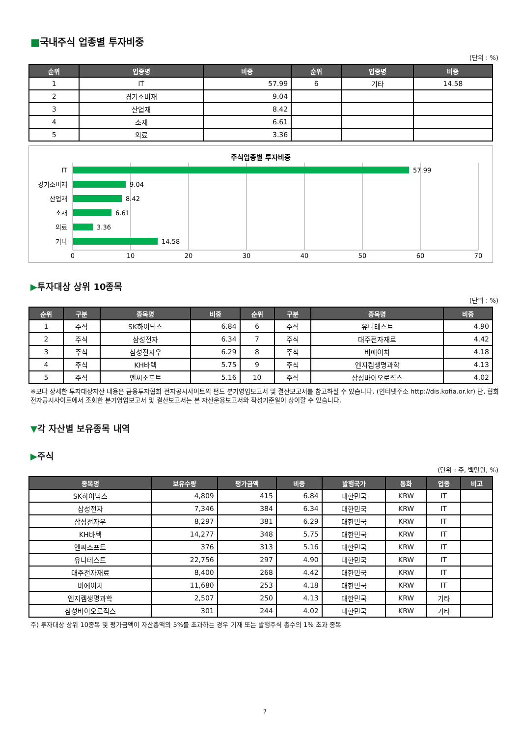■국내주식 업종별 투자비중
(단위 : %)
| 순위 | 업종명 | 비중 | 순위 | 업종명 | 비중 |
| --- | --- | --- | --- | --- | --- |
| 1 | IT | 57.99 | 6 | 기타 | 14.58 |
| 2 | 경기소비재 | 9.04 | | | |
| 3 | 산업재 | 8.42 | | | |
| 4 | 소재 | 6.61 | | | |
| 5 | 의료 | 3.36 | | | |
주식업종별 투자비중
IT
경기소비재
산업재
소재
의료
기타
57.99
9.04
8.42
6.61
3.36
14.58
0
10
20
30
40
50
60
70
▶투자대상 상위 10종목
(단위 : %)
| 순위 | 구분 | 종목명 | 비중 | 순위 | 구분 | 종목명 | 비중 |
| --- | --- | --- | --- | --- | --- | --- | --- |
| 1 | 주식 | SK하이닉스 | 6.84 | 6 | 주식 | 유니테스트 | 4.90 |
| 2 | 주식 | 삼성전자 | 6.34 | 7 | 주식 | 대주전자재료 | 4.42 |
| 3 | 주식 | 삼성전자우 | 6.29 | 8 | 주식 | 비에이치 | 4.18 |
| 4 | 주식 | KH바텍 | 5.75 | 9 | 주식 | 엔지켐생명과학 | 4.13 |
| 5 | 주식 | 엔씨소프트 | 5.16 | 10 | 주식 | 삼성바이오로직스 | 4.02 |
※보다 상세한 투자대상자산 내용은 금융투자협회 전자공시사이트의 펀드 분기영업보고서 및 결산보고서를 참고하실 수 있습니다. (인터넷주소 http://dis.kofia.or.kr) 단, 협회 전자공시사이트에서 조회한 분기영업보고서 및 결산보고서는 본 자산운용보고서와 작성기준일이 상이할 수 있습니다.
▼각 자산별 보유종목 내역
▶주식
(단위 : 주, 백만원, %)
| 종목명 | 보유수량 | 평가금액 | 비중 | 발행국가 | 통화 | 업종 | 비고 |
| --- | --- | --- | --- | --- | --- | --- | --- |
| SK하이닉스 | 4,809 | 415 | 6.84 | 대한민국 | KRW | IT | |
| 삼성전자 | 7,346 | 384 | 6.34 | 대한민국 | KRW | IT | |
| 삼성전자우 | 8,297 | 381 | 6.29 | 대한민국 | KRW | IT | |
| KH바텍 | 14,277 | 348 | 5.75 | 대한민국 | KRW | IT | |
| 엔씨소프트 | 376 | 313 | 5.16 | 대한민국 | KRW | IT | |
| 유니테스트 | 22,756 | 297 | 4.90 | 대한민국 | KRW | IT | |
| 대주전자재료 | 8,400 | 268 | 4.42 | 대한민국 | KRW | IT | |
| 비에이치 | 11,680 | 253 | 4.18 | 대한민국 | KRW | IT | |
| 엔지켐생명과학 | 2,507 | 250 | 4.13 | 대한민국 | KRW | 기타 | |
| 삼성바이오로직스 | 301 | 244 | 4.02 | 대한민국 | KRW | 기타 | |
주) 투자대상 상위 10종목 및 평가금액이 자산총액의 5%를 초과하는 경우 기재 또는 발행주식 총수의 1% 초과 종목
7